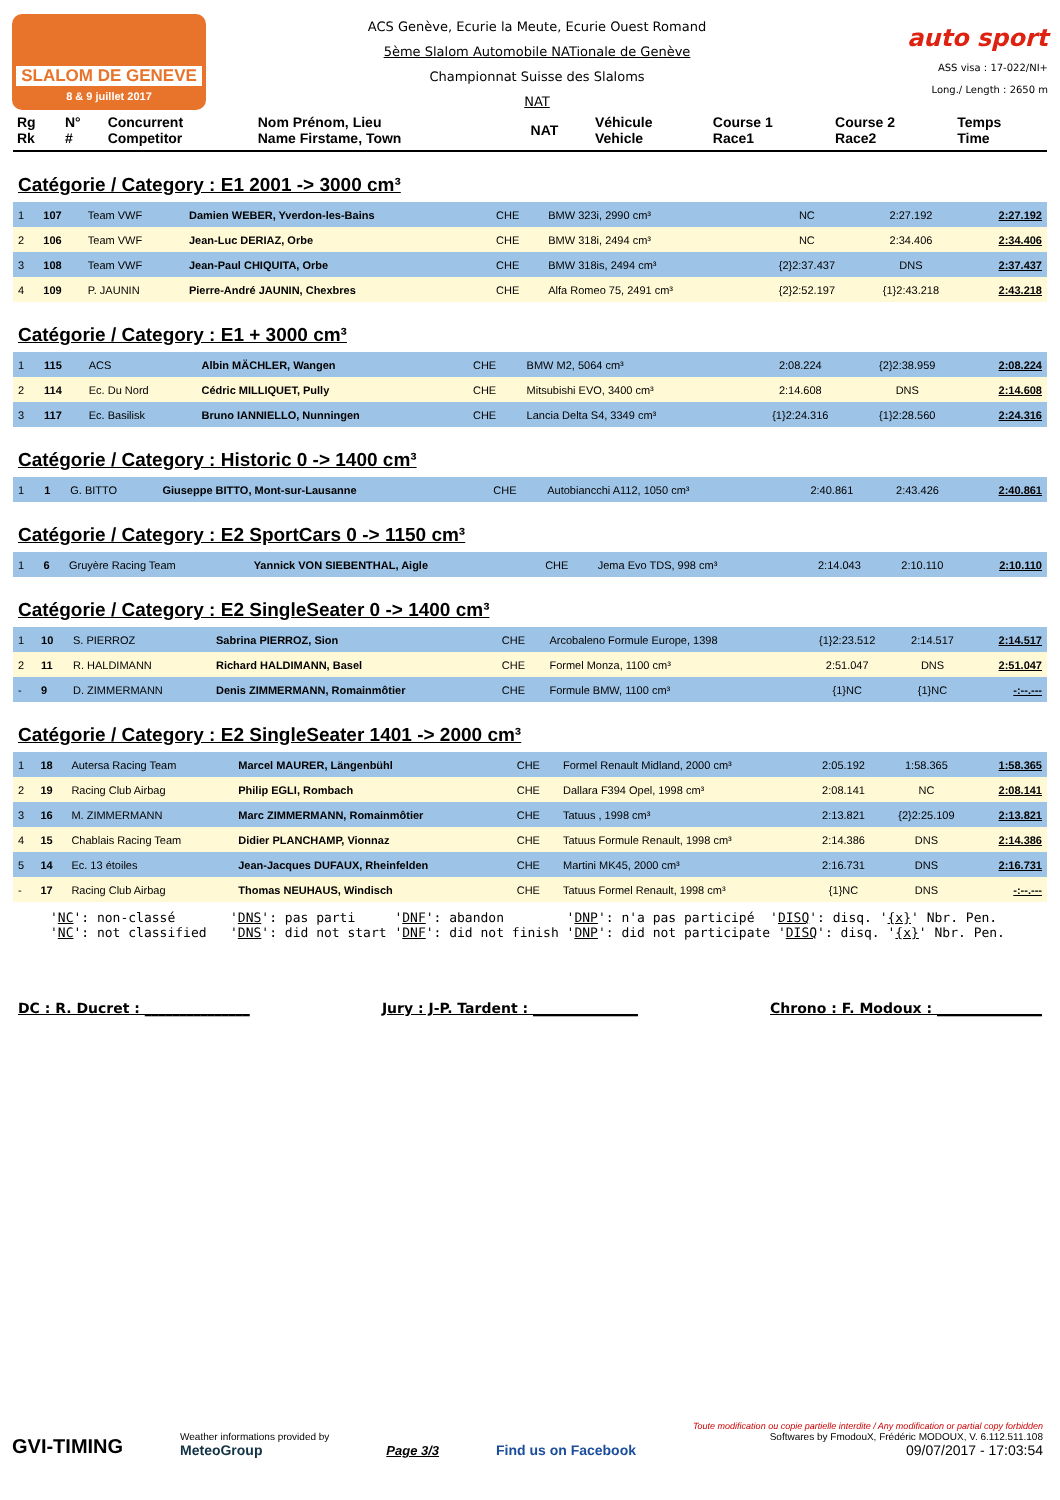SLALOM DE GENEVE
8 & 9 juillet 2017
ACS Genève, Ecurie la Meute, Ecurie Ouest Romand
5ème Slalom Automobile NATionale de Genève
Championnat Suisse des Slaloms
NAT
auto sport
ASS visa : 17-022/NI+
Long./ Length : 2650 m
| Rg Rk | N° # | Concurrent Competitor | Nom Prénom, Lieu Name Firstame, Town | NAT | Véhicule Vehicle | Course 1 Race1 | Course 2 Race2 | Temps Time |
Catégorie / Category : E1 2001 -> 3000 cm³
| 1 | 107 | Team VWF | Damien WEBER, Yverdon-les-Bains | CHE | BMW 323i, 2990 cm³ | NC | 2:27.192 | 2:27.192 |
| 2 | 106 | Team VWF | Jean-Luc DERIAZ, Orbe | CHE | BMW 318i, 2494 cm³ | NC | 2:34.406 | 2:34.406 |
| 3 | 108 | Team VWF | Jean-Paul CHIQUITA, Orbe | CHE | BMW 318is, 2494 cm³ | {2}2:37.437 | DNS | 2:37.437 |
| 4 | 109 | P. JAUNIN | Pierre-André JAUNIN, Chexbres | CHE | Alfa Romeo 75, 2491 cm³ | {2}2:52.197 | {1}2:43.218 | 2:43.218 |
Catégorie / Category : E1 + 3000 cm³
| 1 | 115 | ACS | Albin MÄCHLER, Wangen | CHE | BMW M2, 5064 cm³ | 2:08.224 | {2}2:38.959 | 2:08.224 |
| 2 | 114 | Ec. Du Nord | Cédric MILLIQUET, Pully | CHE | Mitsubishi EVO, 3400 cm³ | 2:14.608 | DNS | 2:14.608 |
| 3 | 117 | Ec. Basilisk | Bruno IANNIELLO, Nunningen | CHE | Lancia Delta S4, 3349 cm³ | {1}2:24.316 | {1}2:28.560 | 2:24.316 |
Catégorie / Category : Historic 0 -> 1400 cm³
| 1 | 1 | G. BITTO | Giuseppe BITTO, Mont-sur-Lausanne | CHE | Autobiancchi A112, 1050 cm³ | 2:40.861 | 2:43.426 | 2:40.861 |
Catégorie / Category : E2 SportCars 0 -> 1150 cm³
| 1 | 6 | Gruyère Racing Team | Yannick VON SIEBENTHAL, Aigle | CHE | Jema Evo TDS, 998 cm³ | 2:14.043 | 2:10.110 | 2:10.110 |
Catégorie / Category : E2 SingleSeater 0 -> 1400 cm³
| 1 | 10 | S. PIERROZ | Sabrina PIERROZ, Sion | CHE | Arcobaleno Formule Europe, 1398 | {1}2:23.512 | 2:14.517 | 2:14.517 |
| 2 | 11 | R. HALDIMANN | Richard HALDIMANN, Basel | CHE | Formel Monza, 1100 cm³ | 2:51.047 | DNS | 2:51.047 |
| - | 9 | D. ZIMMERMANN | Denis ZIMMERMANN, Romainmôtier | CHE | Formule BMW, 1100 cm³ | {1}NC | {1}NC | -:--.--- |
Catégorie / Category : E2 SingleSeater 1401 -> 2000 cm³
| 1 | 18 | Autersa Racing Team | Marcel MAURER, Längenbühl | CHE | Formel Renault Midland, 2000 cm³ | 2:05.192 | 1:58.365 | 1:58.365 |
| 2 | 19 | Racing Club Airbag | Philip EGLI, Rombach | CHE | Dallara F394 Opel, 1998 cm³ | 2:08.141 | NC | 2:08.141 |
| 3 | 16 | M. ZIMMERMANN | Marc ZIMMERMANN, Romainmôtier | CHE | Tatuus , 1998 cm³ | 2:13.821 | {2}2:25.109 | 2:13.821 |
| 4 | 15 | Chablais Racing Team | Didier PLANCHAMP, Vionnaz | CHE | Tatuus Formule Renault, 1998 cm³ | 2:14.386 | DNS | 2:14.386 |
| 5 | 14 | Ec. 13 étoiles | Jean-Jacques DUFAUX, Rheinfelden | CHE | Martini MK45, 2000 cm³ | 2:16.731 | DNS | 2:16.731 |
| - | 17 | Racing Club Airbag | Thomas NEUHAUS, Windisch | CHE | Tatuus Formel Renault, 1998 cm³ | {1}NC | DNS | -:--.--- |
'NC': non-classé 'DNS': pas parti 'DNF': abandon 'DNP': n'a pas participé 'DISQ': disq. '{x}' Nbr. Pen. 'NC': not classified 'DNS': did not start 'DNF': did not finish 'DNP': did not participate 'DISQ': disq. '{x}' Nbr. Pen.
DC : R. Ducret : _______________ Jury : J-P. Tardent : _______________ Chrono : F. Modoux : _______________
GVI-TIMING
Weather informations provided by
MeteoGroup
Page 3/3
Find us on Facebook
Toute modification ou copie partielle interdite / Any modification or partial copy forbidden
Softwares by FmodouX, Frédéric MODOUX, V. 6.112.511.108
09/07/2017 - 17:03:54